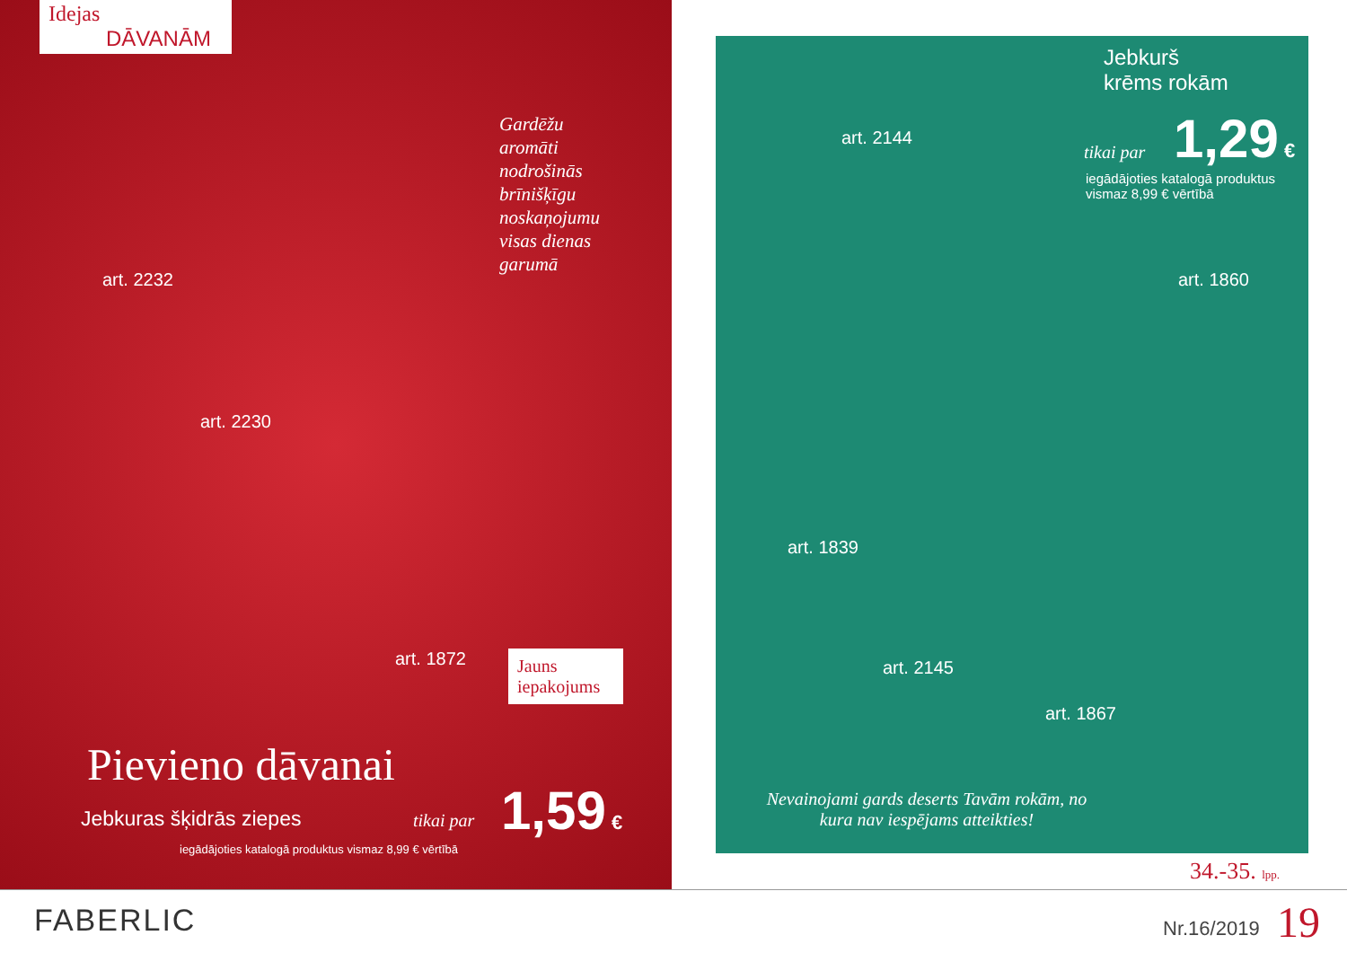Idejas
DĀVANĀM
Gardēžu
aromāti
nodrošinās
brīnišķīgu
noskaņojumu
visas dienas
garumā
art. 2232
art. 2230
art. 1872
Jauns iepakojums
Pievieno dāvanai
Jebkuras šķidrās ziepes tikai par 1,59 €
iegādājoties katalogā produktus vismaz 8,99 € vērtībā
Jebkurš
krēms rokām
art. 2144
tikai par 1,29 €
iegādājoties katalogā produktus
vismaz 8,99 € vērtībā
art. 1860
art. 1839
art. 2145
art. 1867
Nevainojami gards deserts Tavām rokām, no kura nav iespējams atteikties!
34.-35. lpp.
FABERLIC Nr.16/2019 19